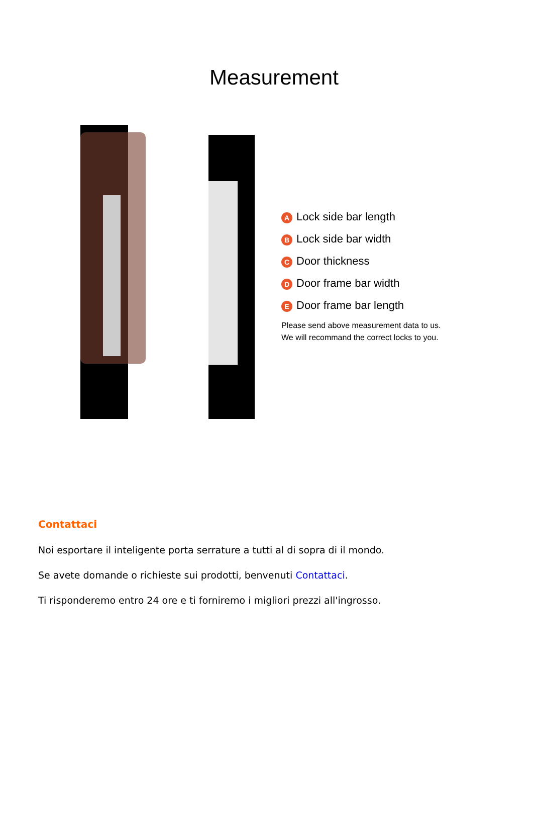Measurement
A Lock side bar length
B Lock side bar width
C Door thickness
D Door frame bar width
E Door frame bar length
Please send above measurement data to us.
We will recommand the correct locks to you.
Contattaci
Noi esportare il inteligente porta serrature a tutti al di sopra di il mondo.
Se avete domande o richieste sui prodotti, benvenuti Contattaci.
Ti risponderemo entro 24 ore e ti forniremo i migliori prezzi all'ingrosso.